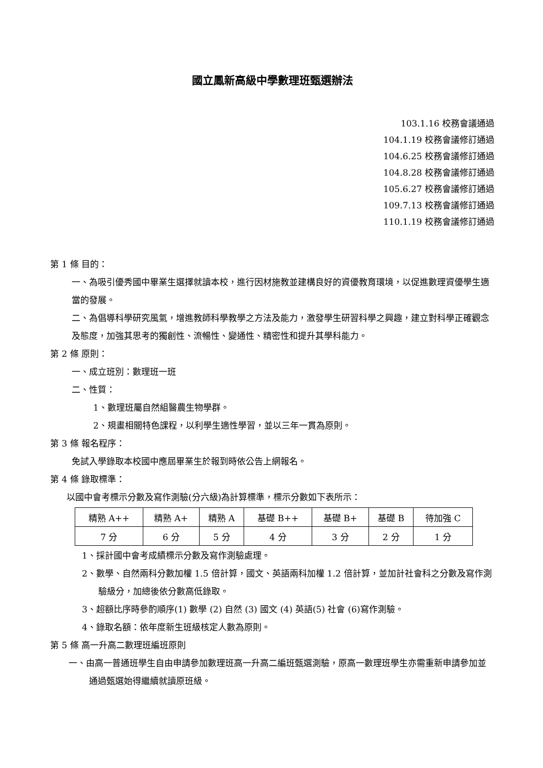國立鳳新高級中學數理班甄選辦法
103.1.16 校務會議通過
104.1.19 校務會議修訂通過
104.6.25 校務會議修訂通過
104.8.28 校務會議修訂通過
105.6.27 校務會議修訂通過
109.7.13 校務會議修訂通過
110.1.19 校務會議修訂通過
第 1 條 目的：
一、為吸引優秀國中畢業生選擇就讀本校，進行因材施教並建構良好的資優教育環境，以促進數理資優學生適當的發展。
二、為倡導科學研究風氣，增進教師科學教學之方法及能力，激發學生研習科學之興趣，建立對科學正確觀念及態度，加強其思考的獨創性、流暢性、變通性、精密性和提升其學科能力。
第 2 條 原則：
一、成立班別：數理班一班
二、性質：
1、數理班屬自然組醫農生物學群。
2、規畫相關特色課程，以利學生適性學習，並以三年一貫為原則。
第 3 條 報名程序：
免試入學錄取本校國中應屆畢業生於報到時依公告上網報名。
第 4 條 錄取標準：
以國中會考標示分數及寫作測驗(分六級)為計算標準，標示分數如下表所示：
| 精熟 A++ | 精熟 A+ | 精熟 A | 基礎 B++ | 基礎 B+ | 基礎 B | 待加強 C |
| 7 分 | 6 分 | 5 分 | 4 分 | 3 分 | 2 分 | 1 分 |
1、採計國中會考成績標示分數及寫作測驗處理。
2、數學、自然兩科分數加權 1.5 倍計算，國文、英語兩科加權 1.2 倍計算，並加計社會科之分數及寫作測驗級分，加總後依分數高低錄取。
3、超額比序時參酌順序(1) 數學 (2) 自然 (3) 國文 (4) 英語(5) 社會 (6)寫作測驗。
4、錄取名額：依年度新生班級核定人數為原則。
第 5 條 高一升高二數理班編班原則
一、由高一普通班學生自由申請參加數理班高一升高二編班甄選測驗，原高一數理班學生亦需重新申請參加並通過甄選始得繼續就讀原班級。